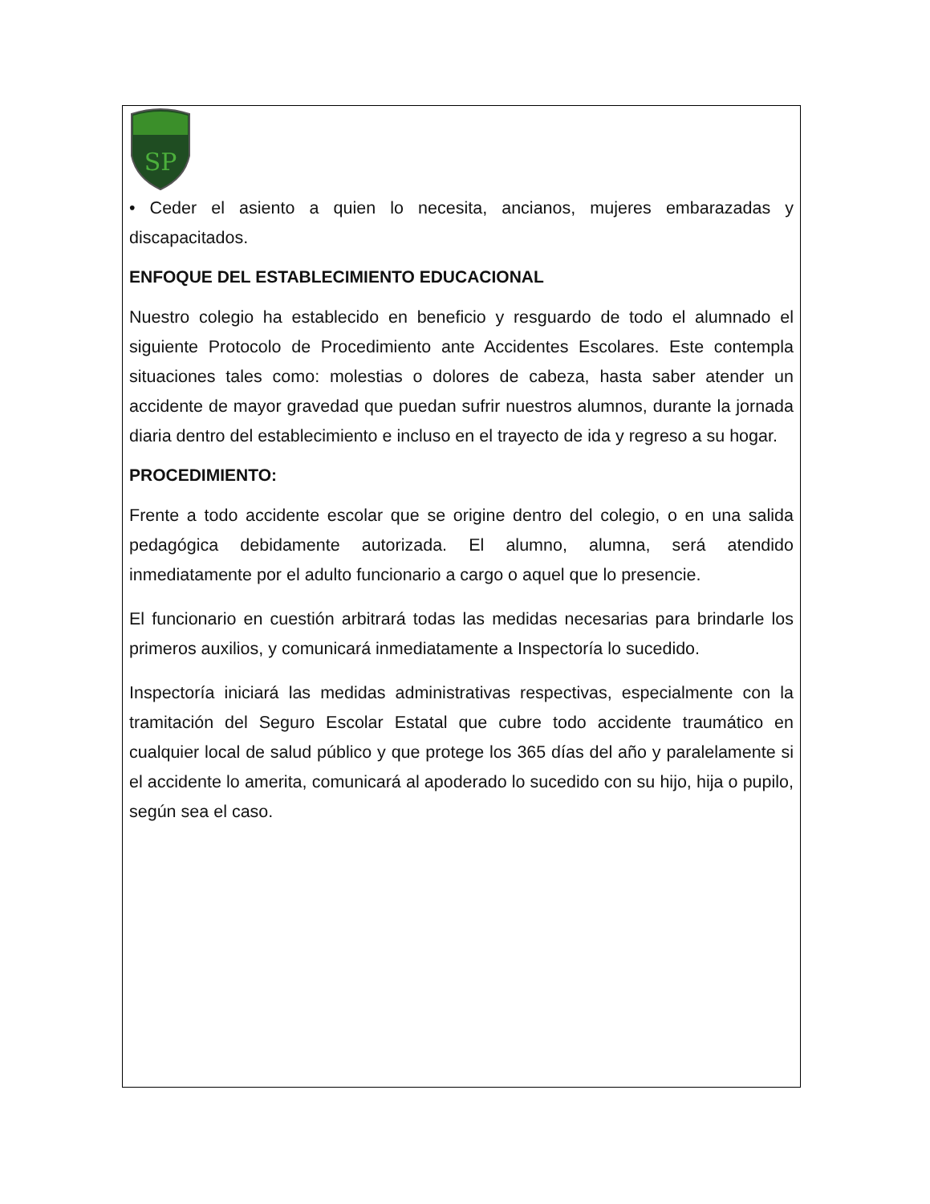SP
• Ceder el asiento a quien lo necesita, ancianos, mujeres embarazadas y discapacitados.
ENFOQUE DEL ESTABLECIMIENTO EDUCACIONAL
Nuestro colegio ha establecido en beneficio y resguardo de todo el alumnado el siguiente Protocolo de Procedimiento ante Accidentes Escolares. Este contempla situaciones tales como: molestias o dolores de cabeza, hasta saber atender un accidente de mayor gravedad que puedan sufrir nuestros alumnos, durante la jornada diaria dentro del establecimiento e incluso en el trayecto de ida y regreso a su hogar.
PROCEDIMIENTO:
Frente a todo accidente escolar que se origine dentro del colegio, o en una salida pedagógica debidamente autorizada. El alumno, alumna, será atendido inmediatamente por el adulto funcionario a cargo o aquel que lo presencie.
El funcionario en cuestión arbitrará todas las medidas necesarias para brindarle los primeros auxilios, y comunicará inmediatamente a Inspectoría lo sucedido.
Inspectoría iniciará las medidas administrativas respectivas, especialmente con la tramitación del Seguro Escolar Estatal que cubre todo accidente traumático en cualquier local de salud público y que protege los 365 días del año y paralelamente si el accidente lo amerita, comunicará al apoderado lo sucedido con su hijo, hija o pupilo, según sea el caso.